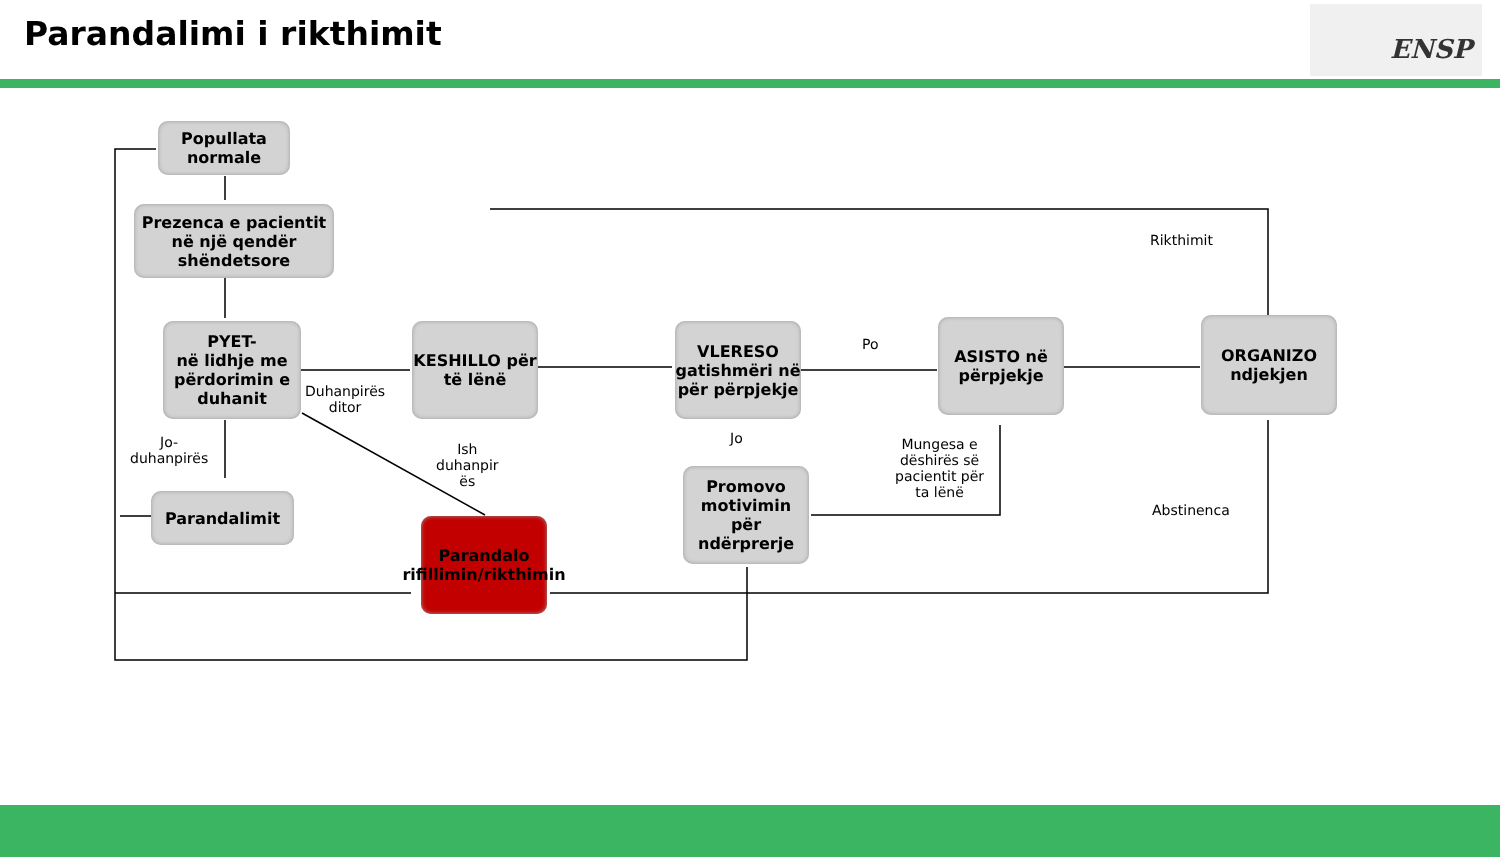Parandalimi i rikthimit ENSP
Popullata normale
Prezenca e pacientit në një qendër shëndetsore
PYET-
në lidhje me përdorimin e duhanit
KESHILLO për të lënë
VLERESO gatishmëri në për përpjekje
ASISTO në përpjekje
ORGANIZO ndjekjen
Parandalimit
Parandalo rifillimin/rikthimin
Promovo motivimin për ndërprerje
Rikthimit
Po
Duhanpirës
ditor
Jo-
duhanpirës
Ish
duhanpir
ës
Jo
Mungesa e
dëshirës së
pacientit për
ta lënë
Abstinenca